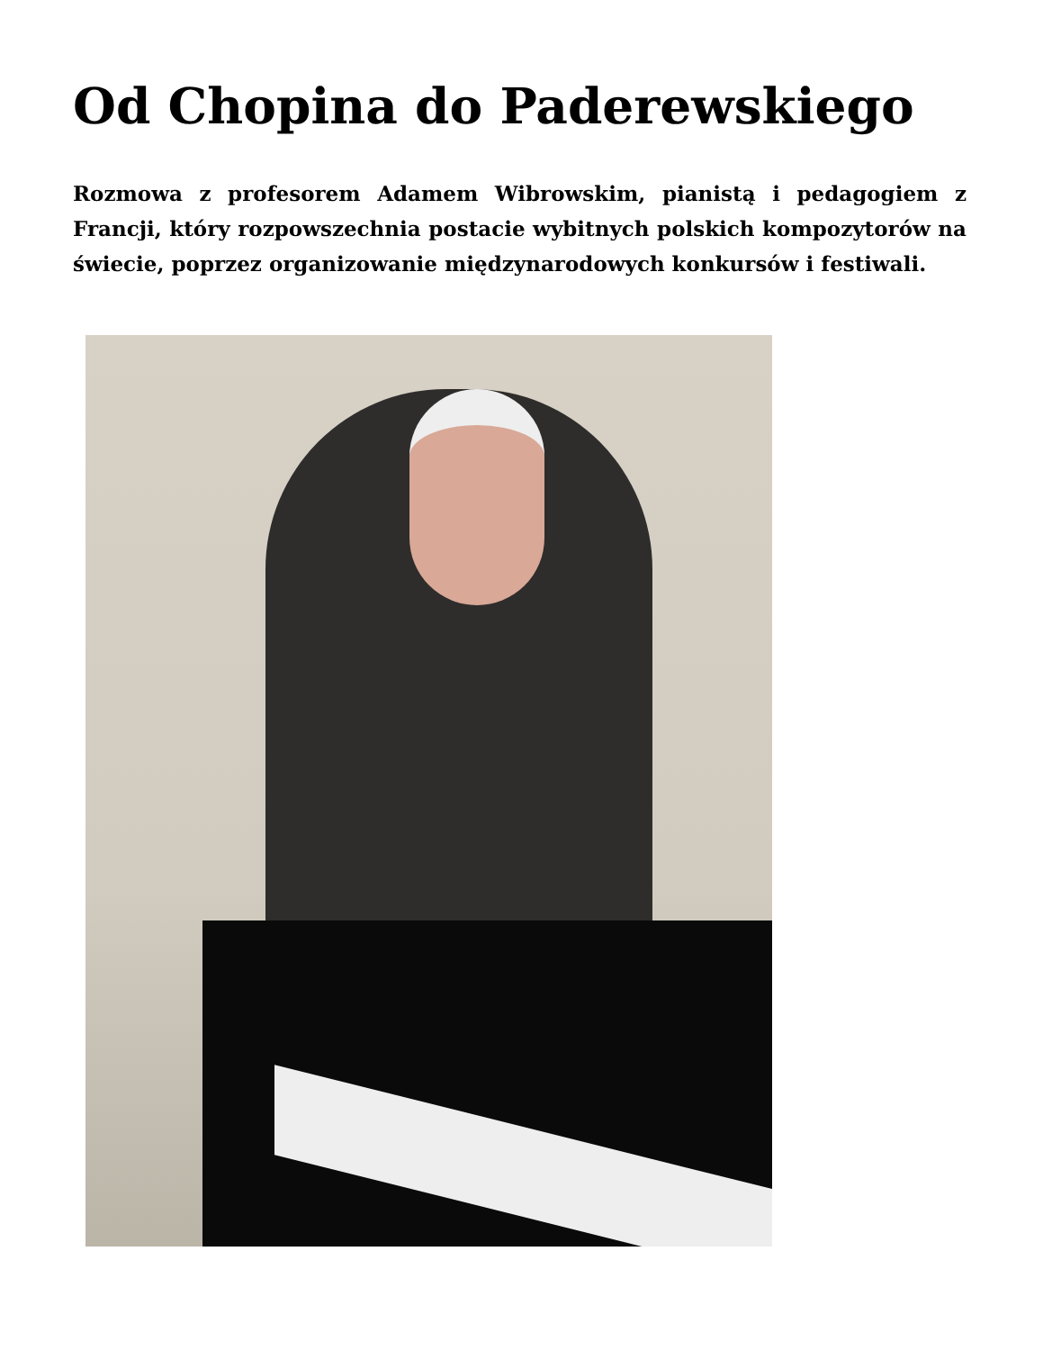Od Chopina do Paderewskiego
Rozmowa z profesorem Adamem Wibrowskim, pianistą i pedagogiem z Francji, który rozpowszechnia postacie wybitnych polskich kompozytorów na świecie, poprzez organizowanie międzynarodowych konkursów i festiwali.